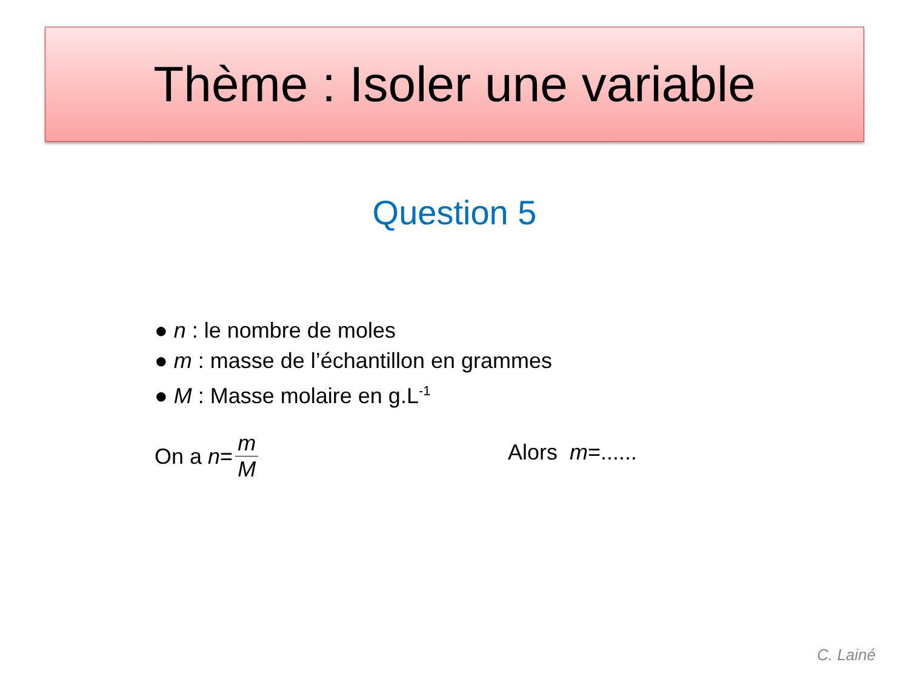Thème : Isoler une variable
Question 5
● n : le nombre de moles
● m : masse de l’échantillon en grammes
● M : Masse molaire en g.L<sup>-1</sup>
On a n = m M Alors m =......
C. Lainé